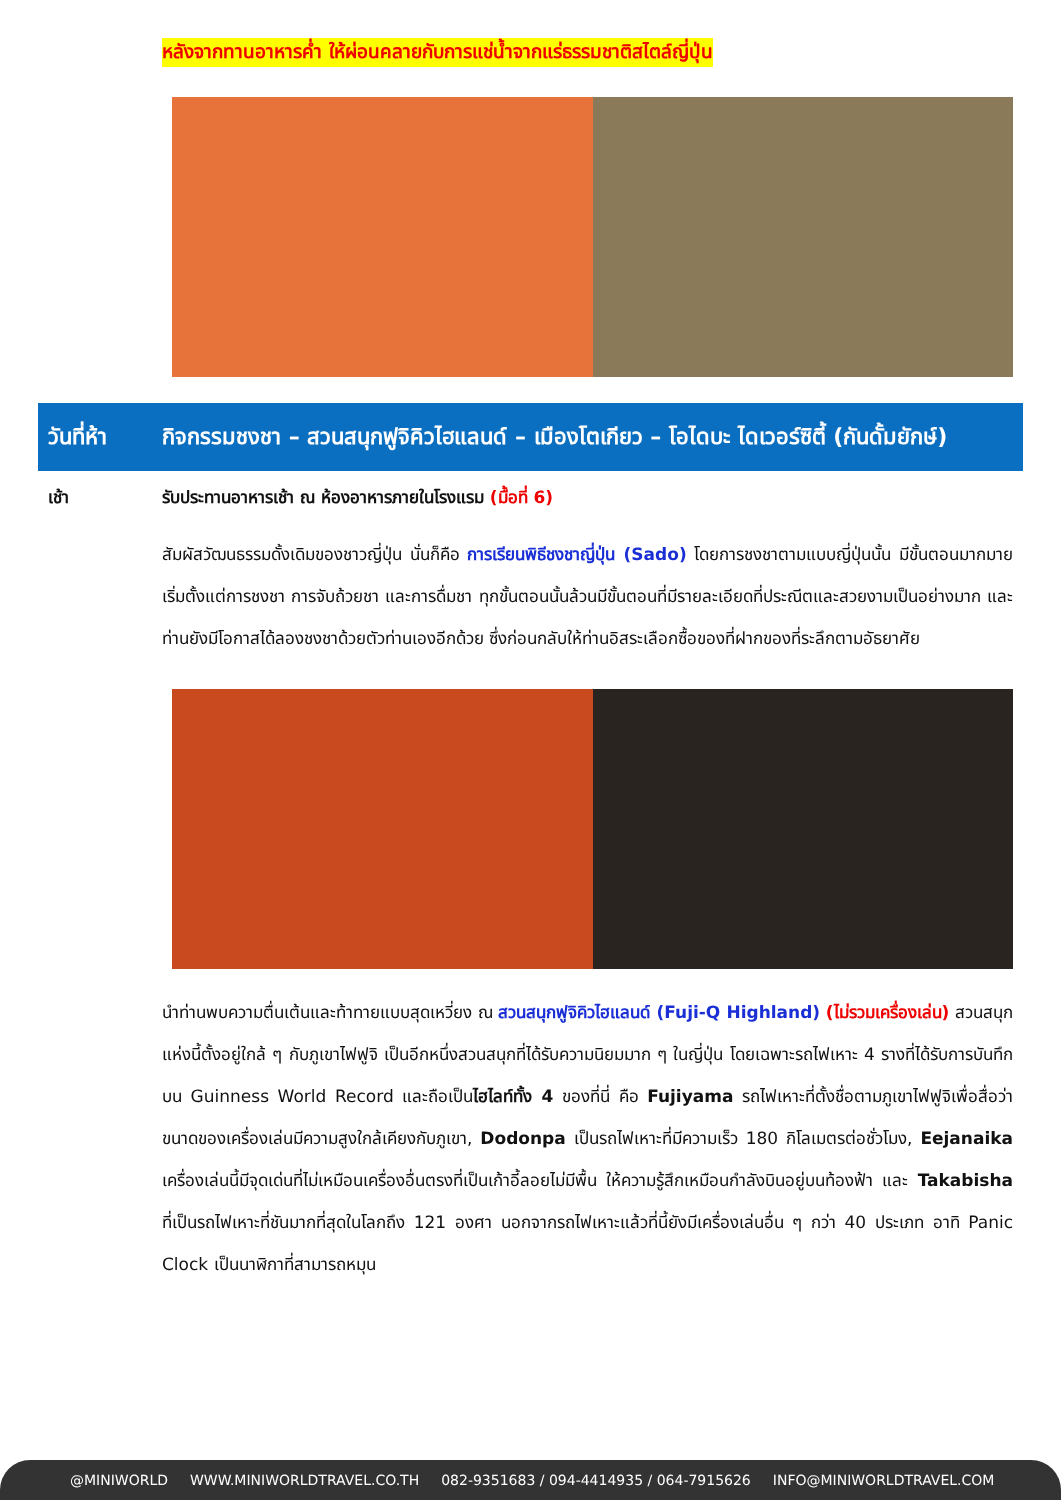หลังจากทานอาหารค่ำ ให้ผ่อนคลายกับการแช่น้ำจากแร่ธรรมชาติสไตล์ญี่ปุ่น
วันที่ห้า
กิจกรรมชงชา – สวนสนุกฟูจิคิวไฮแลนด์ – เมืองโตเกียว – โอไดบะ ไดเวอร์ซิตี้ (กันดั้มยักษ์)
เช้า รับประทานอาหารเช้า ณ ห้องอาหารภายในโรงแรม (มื้อที่ 6)
สัมผัสวัฒนธรรมดั้งเดิมของชาวญี่ปุ่น นั่นก็คือ การเรียนพิธีชงชาญี่ปุ่น (Sado) โดยการชงชาตามแบบญี่ปุ่นนั้น มีขั้นตอนมากมาย เริ่มตั้งแต่การชงชา การจับถ้วยชา และการดื่มชา ทุกขั้นตอนนั้นล้วนมีขั้นตอนที่มีรายละเอียดที่ประณีตและสวยงามเป็นอย่างมาก และท่านยังมีโอกาสได้ลองชงชาด้วยตัวท่านเองอีกด้วย ซึ่งก่อนกลับให้ท่านอิสระเลือกซื้อของที่ฝากของที่ระลึกตามอัธยาศัย
นำท่านพบความตื่นเต้นและท้าทายแบบสุดเหวี่ยง ณ สวนสนุกฟูจิคิวไฮแลนด์ (Fuji-Q Highland) (ไม่รวมเครื่องเล่น) สวนสนุกแห่งนี้ตั้งอยู่ใกล้ ๆ กับภูเขาไฟฟูจิ เป็นอีกหนึ่งสวนสนุกที่ได้รับความนิยมมาก ๆ ในญี่ปุ่น โดยเฉพาะรถไฟเหาะ 4 รางที่ได้รับการบันทึกบน Guinness World Record และถือเป็นไฮไลท์ทั้ง 4 ของที่นี่ คือ Fujiyama รถไฟเหาะที่ตั้งชื่อตามภูเขาไฟฟูจิเพื่อสื่อว่าขนาดของเครื่องเล่นมีความสูงใกล้เคียงกับภูเขา, Dodonpa เป็นรถไฟเหาะที่มีความเร็ว 180 กิโลเมตรต่อชั่วโมง, Eejanaika เครื่องเล่นนี้มีจุดเด่นที่ไม่เหมือนเครื่องอื่นตรงที่เป็นเก้าอี้ลอยไม่มีพื้น ให้ความรู้สึกเหมือนกำลังบินอยู่บนท้องฟ้า และ Takabisha ที่เป็นรถไฟเหาะที่ชันมากที่สุดในโลกถึง 121 องศา นอกจากรถไฟเหาะแล้วที่นี้ยังมีเครื่องเล่นอื่น ๆ กว่า 40 ประเภท อาทิ Panic Clock เป็นนาฬิกาที่สามารถหมุน
@MINIWORLD WWW.MINIWORLDTRAVEL.CO.TH 082-9351683 / 094-4414935 / 064-7915626 INFO@MINIWORLDTRAVEL.COM